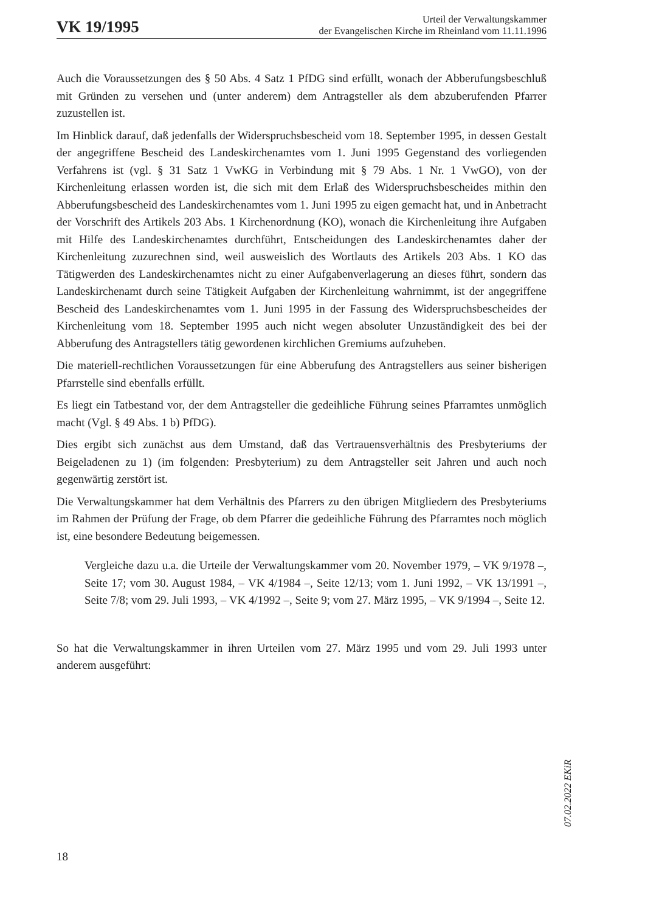VK 19/1995
Urteil der Verwaltungskammer
der Evangelischen Kirche im Rheinland vom 11.11.1996
Auch die Voraussetzungen des § 50 Abs. 4 Satz 1 PfDG sind erfüllt, wonach der Abberufungsbeschluß mit Gründen zu versehen und (unter anderem) dem Antragsteller als dem abzuberufenden Pfarrer zuzustellen ist.
Im Hinblick darauf, daß jedenfalls der Widerspruchsbescheid vom 18. September 1995, in dessen Gestalt der angegriffene Bescheid des Landeskirchenamtes vom 1. Juni 1995 Gegenstand des vorliegenden Verfahrens ist (vgl. § 31 Satz 1 VwKG in Verbindung mit § 79 Abs. 1 Nr. 1 VwGO), von der Kirchenleitung erlassen worden ist, die sich mit dem Erlaß des Widerspruchsbescheides mithin den Abberufungsbescheid des Landeskirchenamtes vom 1. Juni 1995 zu eigen gemacht hat, und in Anbetracht der Vorschrift des Artikels 203 Abs. 1 Kirchenordnung (KO), wonach die Kirchenleitung ihre Aufgaben mit Hilfe des Landeskirchenamtes durchführt, Entscheidungen des Landeskirchenamtes daher der Kirchenleitung zuzurechnen sind, weil ausweislich des Wortlauts des Artikels 203 Abs. 1 KO das Tätigwerden des Landeskirchenamtes nicht zu einer Aufgabenverlagerung an dieses führt, sondern das Landeskirchenamt durch seine Tätigkeit Aufgaben der Kirchenleitung wahrnimmt, ist der angegriffene Bescheid des Landeskirchenamtes vom 1. Juni 1995 in der Fassung des Widerspruchsbescheides der Kirchenleitung vom 18. September 1995 auch nicht wegen absoluter Unzuständigkeit des bei der Abberufung des Antragstellers tätig gewordenen kirchlichen Gremiums aufzuheben.
Die materiell-rechtlichen Voraussetzungen für eine Abberufung des Antragstellers aus seiner bisherigen Pfarrstelle sind ebenfalls erfüllt.
Es liegt ein Tatbestand vor, der dem Antragsteller die gedeihliche Führung seines Pfarramtes unmöglich macht (Vgl. § 49 Abs. 1 b) PfDG).
Dies ergibt sich zunächst aus dem Umstand, daß das Vertrauensverhältnis des Presbyteriums der Beigeladenen zu 1) (im folgenden: Presbyterium) zu dem Antragsteller seit Jahren und auch noch gegenwärtig zerstört ist.
Die Verwaltungskammer hat dem Verhältnis des Pfarrers zu den übrigen Mitgliedern des Presbyteriums im Rahmen der Prüfung der Frage, ob dem Pfarrer die gedeihliche Führung des Pfarramtes noch möglich ist, eine besondere Bedeutung beigemessen.
Vergleiche dazu u.a. die Urteile der Verwaltungskammer vom 20. November 1979, – VK 9/1978 –, Seite 17; vom 30. August 1984, – VK 4/1984 –, Seite 12/13; vom 1. Juni 1992, – VK 13/1991 –, Seite 7/8; vom 29. Juli 1993, – VK 4/1992 –, Seite 9; vom 27. März 1995, – VK 9/1994 –, Seite 12.
So hat die Verwaltungskammer in ihren Urteilen vom 27. März 1995 und vom 29. Juli 1993 unter anderem ausgeführt:
07.02.2022 EKiR
18